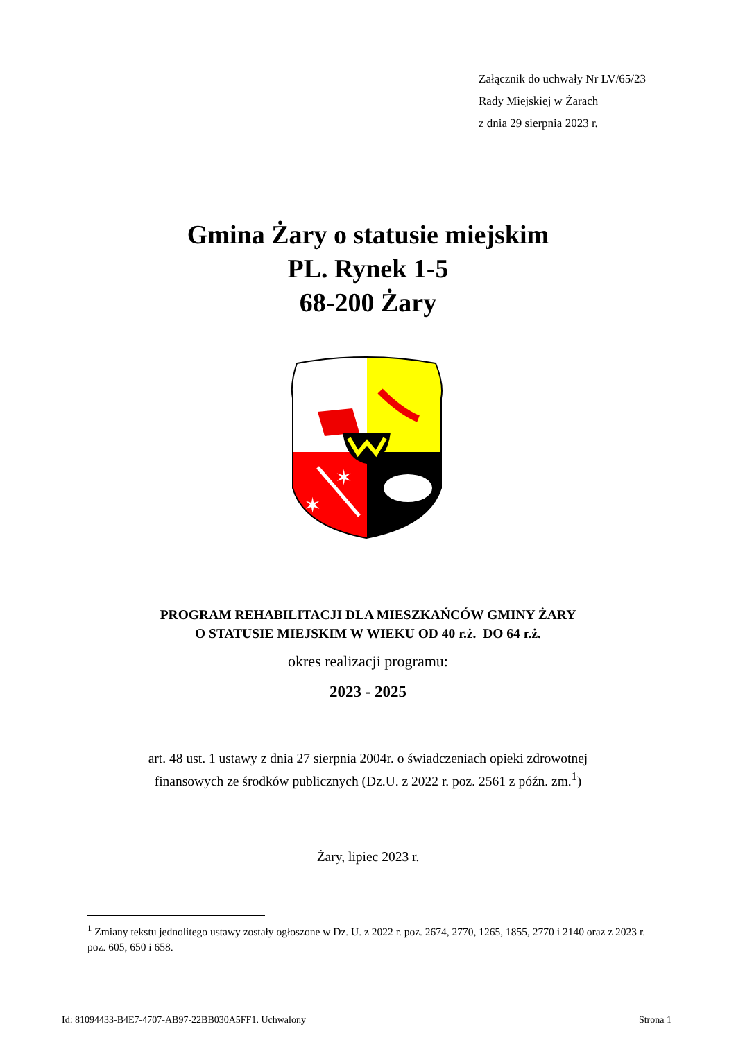Załącznik do uchwały Nr LV/65/23
Rady Miejskiej w Żarach
z dnia 29 sierpnia 2023 r.
Gmina Żary o statusie miejskim
PL. Rynek 1-5
68-200 Żary
✶
✶
PROGRAM REHABILITACJI DLA MIESZKAŃCÓW GMINY ŻARY
O STATUSIE MIEJSKIM W WIEKU OD 40 r.ż. DO 64 r.ż.
okres realizacji programu:
2023 - 2025
art. 48 ust. 1 ustawy z dnia 27 sierpnia 2004r. o świadczeniach opieki zdrowotnej
finansowych ze środków publicznych (Dz.U. z 2022 r. poz. 2561 z późn. zm.<sup>1</sup>)
Żary, lipiec 2023 r.
<sup>1</sup> Zmiany tekstu jednolitego ustawy zostały ogłoszone w Dz. U. z 2022 r. poz. 2674, 2770, 1265, 1855, 2770 i 2140 oraz z 2023 r. poz. 605, 650 i 658.
Id: 81094433-B4E7-4707-AB97-22BB030A5FF1. Uchwalony Strona 1